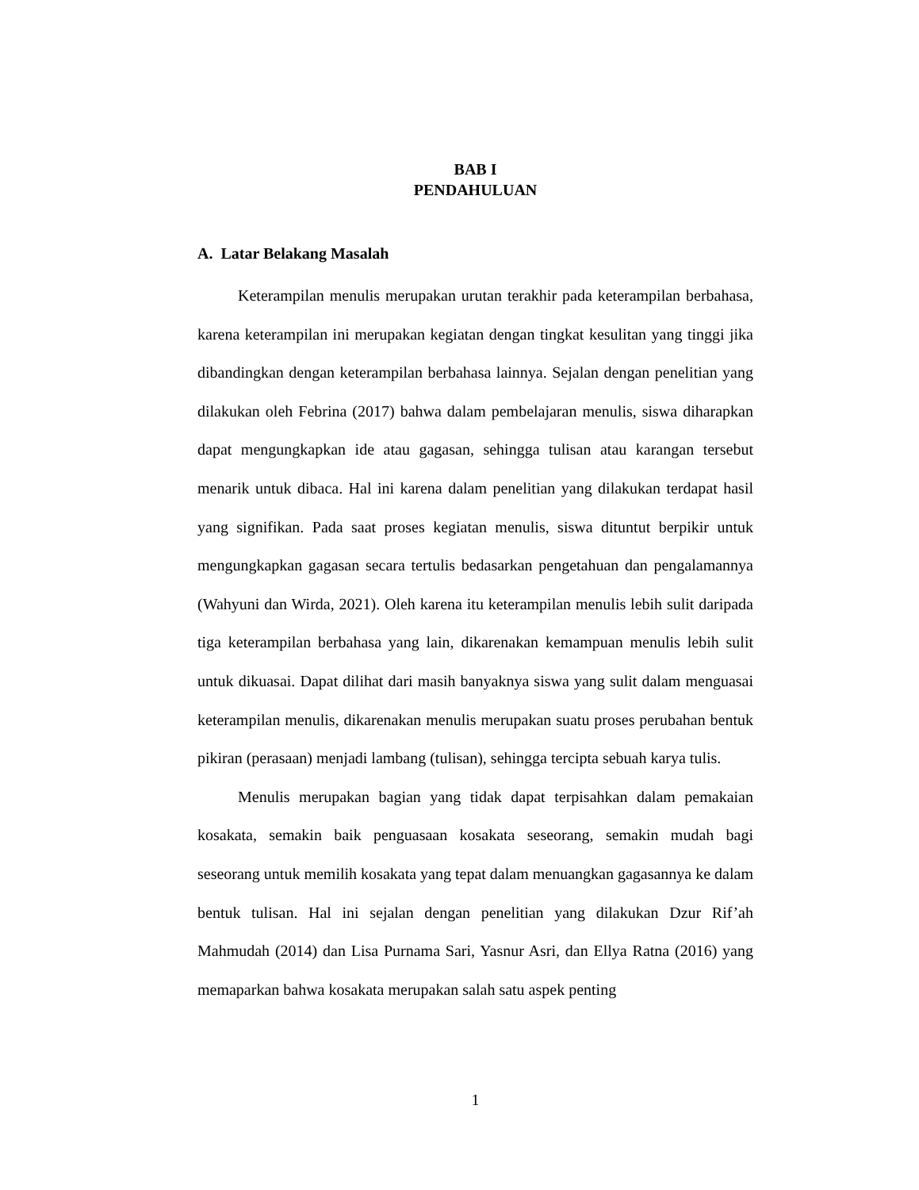BAB I
PENDAHULUAN
A. Latar Belakang Masalah
Keterampilan menulis merupakan urutan terakhir pada keterampilan berbahasa, karena keterampilan ini merupakan kegiatan dengan tingkat kesulitan yang tinggi jika dibandingkan dengan keterampilan berbahasa lainnya. Sejalan dengan penelitian yang dilakukan oleh Febrina (2017) bahwa dalam pembelajaran menulis, siswa diharapkan dapat mengungkapkan ide atau gagasan, sehingga tulisan atau karangan tersebut menarik untuk dibaca. Hal ini karena dalam penelitian yang dilakukan terdapat hasil yang signifikan. Pada saat proses kegiatan menulis, siswa dituntut berpikir untuk mengungkapkan gagasan secara tertulis bedasarkan pengetahuan dan pengalamannya (Wahyuni dan Wirda, 2021). Oleh karena itu keterampilan menulis lebih sulit daripada tiga keterampilan berbahasa yang lain, dikarenakan kemampuan menulis lebih sulit untuk dikuasai. Dapat dilihat dari masih banyaknya siswa yang sulit dalam menguasai keterampilan menulis, dikarenakan menulis merupakan suatu proses perubahan bentuk pikiran (perasaan) menjadi lambang (tulisan), sehingga tercipta sebuah karya tulis.
Menulis merupakan bagian yang tidak dapat terpisahkan dalam pemakaian kosakata, semakin baik penguasaan kosakata seseorang, semakin mudah bagi seseorang untuk memilih kosakata yang tepat dalam menuangkan gagasannya ke dalam bentuk tulisan. Hal ini sejalan dengan penelitian yang dilakukan Dzur Rif’ah Mahmudah (2014) dan Lisa Purnama Sari, Yasnur Asri, dan Ellya Ratna (2016) yang memaparkan bahwa kosakata merupakan salah satu aspek penting
1